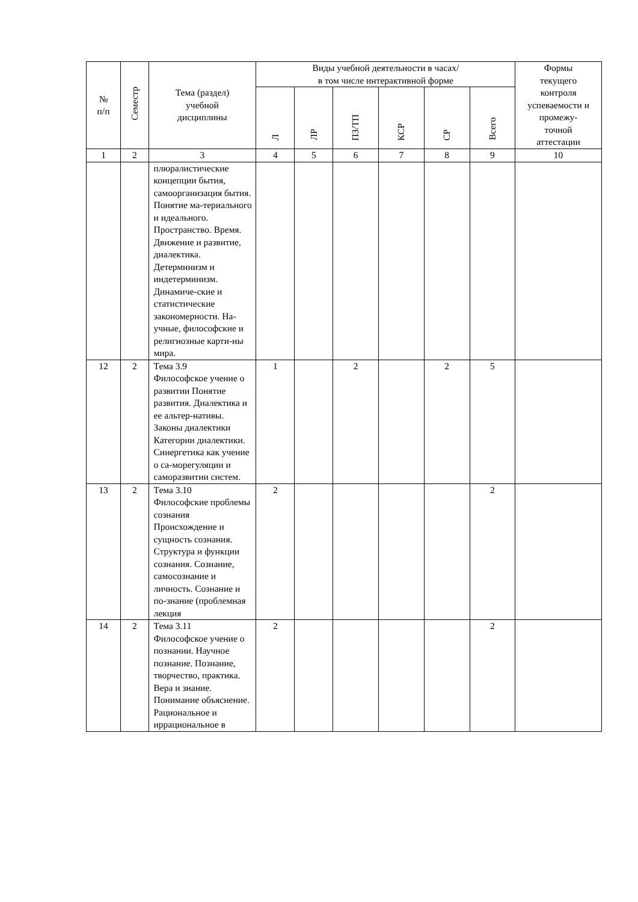| № п/п | Семестр | Тема (раздел) учебной дисциплины | Виды учебной деятельности в часах/ в том числе интерактивной форме | | | | | | Формы текущего контроля успеваемости и промежу- точной аттестации |
| --- | --- | --- | --- | --- | --- | --- | --- | --- | --- |
| | | | Л | ЛР | ПЗ/ТП | КСР | СР | Всего | |
| 1 | 2 | 3 | 4 | 5 | 6 | 7 | 8 | 9 | 10 |
| | | плюралистические концепции бытия, самоорганизация бытия. Понятие ма-териального и идеального. Пространство. Время. Движение и развитие, диалектика. Детерминизм и индетерминизм. Динамиче-ские и статистические закономерности. На-учные, философские и религиозные карти-ны мира. | | | | | | | |
| 12 | 2 | Тема 3.9 Философское учение о развитии Понятие развития. Диалектика и ее альтер-нативы. Законы диалектики Категории диалектики. Синергетика как учение о са-морегуляции и саморазвитии систем. | 1 | | 2 | | 2 | 5 | |
| 13 | 2 | Тема 3.10 Философские проблемы сознания Происхождение и сущность сознания. Структура и функции сознания. Сознание, самосознание и личность. Сознание и по-знание (проблемная лекция | 2 | | | | | 2 | |
| 14 | 2 | Тема 3.11 Философское учение о познании. Научное познание. Познание, творчество, практика. Вера и знание. Понимание объяснение. Рациональное и иррациональное в | 2 | | | | | 2 | |